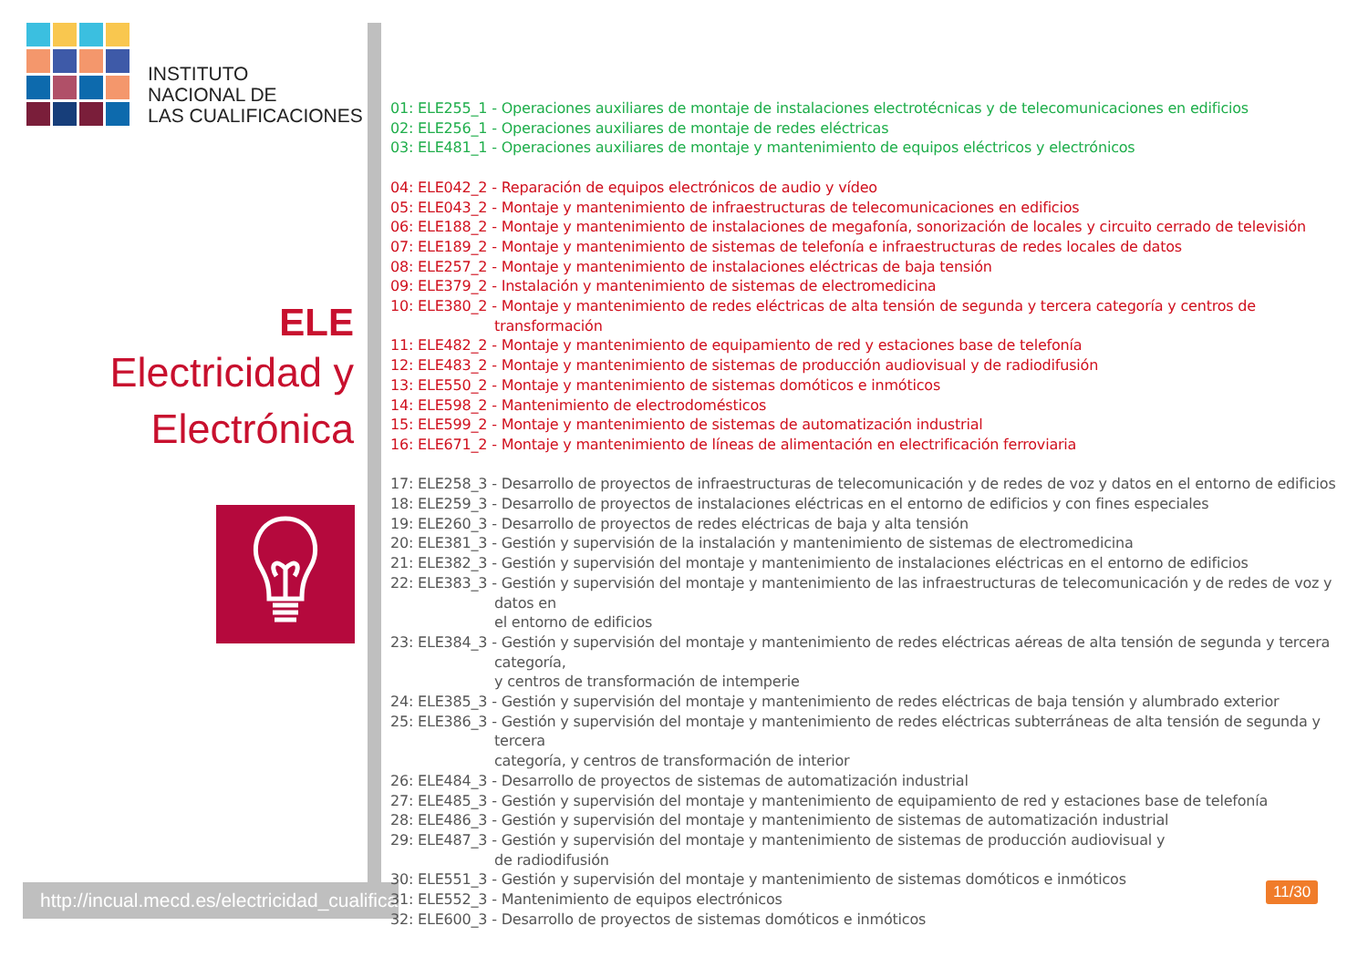INSTITUTO
NACIONAL DE
LAS CUALIFICACIONES
ELE
Electricidad y
Electrónica
http://incual.mecd.es/electricidad_cualificaciones
01: ELE255_1 - Operaciones auxiliares de montaje de instalaciones electrotécnicas y de telecomunicaciones en edificios
02: ELE256_1 - Operaciones auxiliares de montaje de redes eléctricas
03: ELE481_1 - Operaciones auxiliares de montaje y mantenimiento de equipos eléctricos y electrónicos
04: ELE042_2 - Reparación de equipos electrónicos de audio y vídeo
05: ELE043_2 - Montaje y mantenimiento de infraestructuras de telecomunicaciones en edificios
06: ELE188_2 - Montaje y mantenimiento de instalaciones de megafonía, sonorización de locales y circuito cerrado de televisión
07: ELE189_2 - Montaje y mantenimiento de sistemas de telefonía e infraestructuras de redes locales de datos
08: ELE257_2 - Montaje y mantenimiento de instalaciones eléctricas de baja tensión
09: ELE379_2 - Instalación y mantenimiento de sistemas de electromedicina
10: ELE380_2 - Montaje y mantenimiento de redes eléctricas de alta tensión de segunda y tercera categoría y centros de transformación
11: ELE482_2 - Montaje y mantenimiento de equipamiento de red y estaciones base de telefonía
12: ELE483_2 - Montaje y mantenimiento de sistemas de producción audiovisual y de radiodifusión
13: ELE550_2 - Montaje y mantenimiento de sistemas domóticos e inmóticos
14: ELE598_2 - Mantenimiento de electrodomésticos
15: ELE599_2 - Montaje y mantenimiento de sistemas de automatización industrial
16: ELE671_2 - Montaje y mantenimiento de líneas de alimentación en electrificación ferroviaria
17: ELE258_3 - Desarrollo de proyectos de infraestructuras de telecomunicación y de redes de voz y datos en el entorno de edificios
18: ELE259_3 - Desarrollo de proyectos de instalaciones eléctricas en el entorno de edificios y con fines especiales
19: ELE260_3 - Desarrollo de proyectos de redes eléctricas de baja y alta tensión
20: ELE381_3 - Gestión y supervisión de la instalación y mantenimiento de sistemas de electromedicina
21: ELE382_3 - Gestión y supervisión del montaje y mantenimiento de instalaciones eléctricas en el entorno de edificios
22: ELE383_3 - Gestión y supervisión del montaje y mantenimiento de las infraestructuras de telecomunicación y de redes de voz y datos en
el entorno de edificios
23: ELE384_3 - Gestión y supervisión del montaje y mantenimiento de redes eléctricas aéreas de alta tensión de segunda y tercera categoría,
y centros de transformación de intemperie
24: ELE385_3 - Gestión y supervisión del montaje y mantenimiento de redes eléctricas de baja tensión y alumbrado exterior
25: ELE386_3 - Gestión y supervisión del montaje y mantenimiento de redes eléctricas subterráneas de alta tensión de segunda y tercera
categoría, y centros de transformación de interior
26: ELE484_3 - Desarrollo de proyectos de sistemas de automatización industrial
27: ELE485_3 - Gestión y supervisión del montaje y mantenimiento de equipamiento de red y estaciones base de telefonía
28: ELE486_3 - Gestión y supervisión del montaje y mantenimiento de sistemas de automatización industrial
29: ELE487_3 - Gestión y supervisión del montaje y mantenimiento de sistemas de producción audiovisual y
de radiodifusión
30: ELE551_3 - Gestión y supervisión del montaje y mantenimiento de sistemas domóticos e inmóticos
31: ELE552_3 - Mantenimiento de equipos electrónicos
32: ELE600_3 - Desarrollo de proyectos de sistemas domóticos e inmóticos
11/30